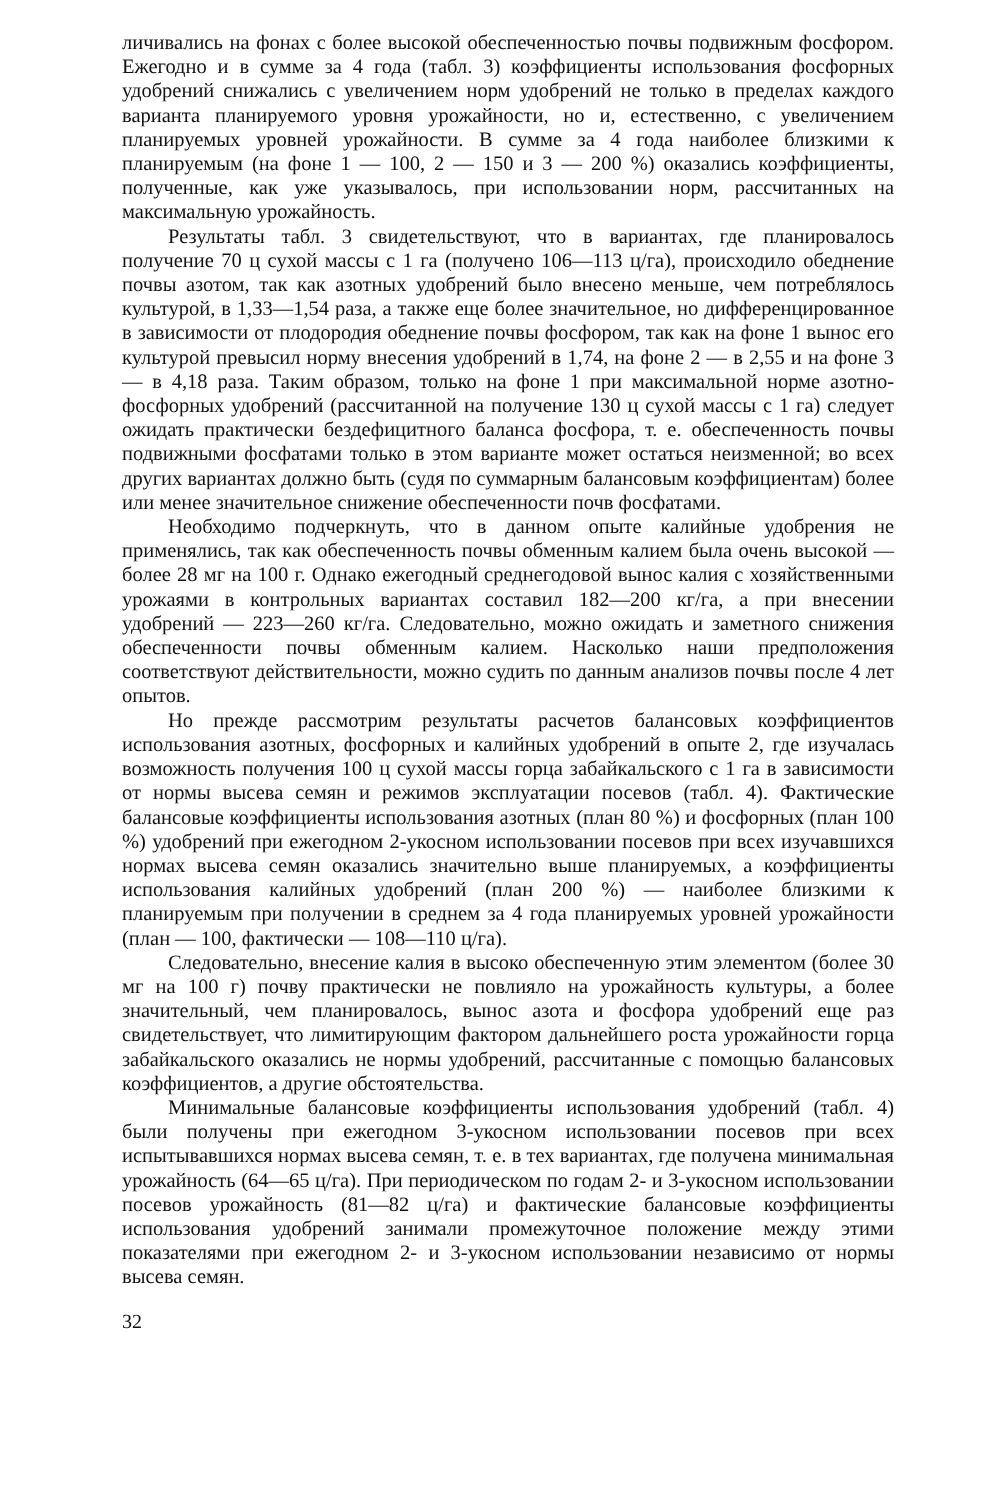личивались на фонах с более высокой обеспеченностью почвы подвижным фосфором. Ежегодно и в сумме за 4 года (табл. 3) коэффициенты использования фосфорных удобрений снижались с увеличением норм удобрений не только в пределах каждого варианта планируемого уровня урожайности, но и, естественно, с увеличением планируемых уровней урожайности. В сумме за 4 года наиболее близкими к планируемым (на фоне 1 — 100, 2 — 150 и 3 — 200 %) оказались коэффициенты, полученные, как уже указывалось, при использовании норм, рассчитанных на максимальную урожайность.
Результаты табл. 3 свидетельствуют, что в вариантах, где планировалось получение 70 ц сухой массы с 1 га (получено 106—113 ц/га), происходило обеднение почвы азотом, так как азотных удобрений было внесено меньше, чем потреблялось культурой, в 1,33—1,54 раза, а также еще более значительное, но дифференцированное в зависимости от плодородия обеднение почвы фосфором, так как на фоне 1 вынос его культурой превысил норму внесения удобрений в 1,74, на фоне 2 — в 2,55 и на фоне 3 — в 4,18 раза. Таким образом, только на фоне 1 при максимальной норме азотно-фосфорных удобрений (рассчитанной на получение 130 ц сухой массы с 1 га) следует ожидать практически бездефицитного баланса фосфора, т. е. обеспеченность почвы подвижными фосфатами только в этом варианте может остаться неизменной; во всех других вариантах должно быть (судя по суммарным балансовым коэффициентам) более или менее значительное снижение обеспеченности почв фосфатами.
Необходимо подчеркнуть, что в данном опыте калийные удобрения не применялись, так как обеспеченность почвы обменным калием была очень высокой — более 28 мг на 100 г. Однако ежегодный среднегодовой вынос калия с хозяйственными урожаями в контрольных вариантах составил 182—200 кг/га, а при внесении удобрений — 223—260 кг/га. Следовательно, можно ожидать и заметного снижения обеспеченности почвы обменным калием. Насколько наши предположения соответствуют действительности, можно судить по данным анализов почвы после 4 лет опытов.
Но прежде рассмотрим результаты расчетов балансовых коэффициентов использования азотных, фосфорных и калийных удобрений в опыте 2, где изучалась возможность получения 100 ц сухой массы горца забайкальского с 1 га в зависимости от нормы высева семян и режимов эксплуатации посевов (табл. 4). Фактические балансовые коэффициенты использования азотных (план 80 %) и фосфорных (план 100 %) удобрений при ежегодном 2-укосном использовании посевов при всех изучавшихся нормах высева семян оказались значительно выше планируемых, а коэффициенты использования калийных удобрений (план 200 %) — наиболее близкими к планируемым при получении в среднем за 4 года планируемых уровней урожайности (план — 100, фактически — 108—110 ц/га).
Следовательно, внесение калия в высоко обеспеченную этим элементом (более 30 мг на 100 г) почву практически не повлияло на урожайность культуры, а более значительный, чем планировалось, вынос азота и фосфора удобрений еще раз свидетельствует, что лимитирующим фактором дальнейшего роста урожайности горца забайкальского оказались не нормы удобрений, рассчитанные с помощью балансовых коэффициентов, а другие обстоятельства.
Минимальные балансовые коэффициенты использования удобрений (табл. 4) были получены при ежегодном 3-укосном использовании посевов при всех испытывавшихся нормах высева семян, т. е. в тех вариантах, где получена минимальная урожайность (64—65 ц/га). При периодическом по годам 2- и 3-укосном использовании посевов урожайность (81—82 ц/га) и фактические балансовые коэффициенты использования удобрений занимали промежуточное положение между этими показателями при ежегодном 2- и 3-укосном использовании независимо от нормы высева семян.
32